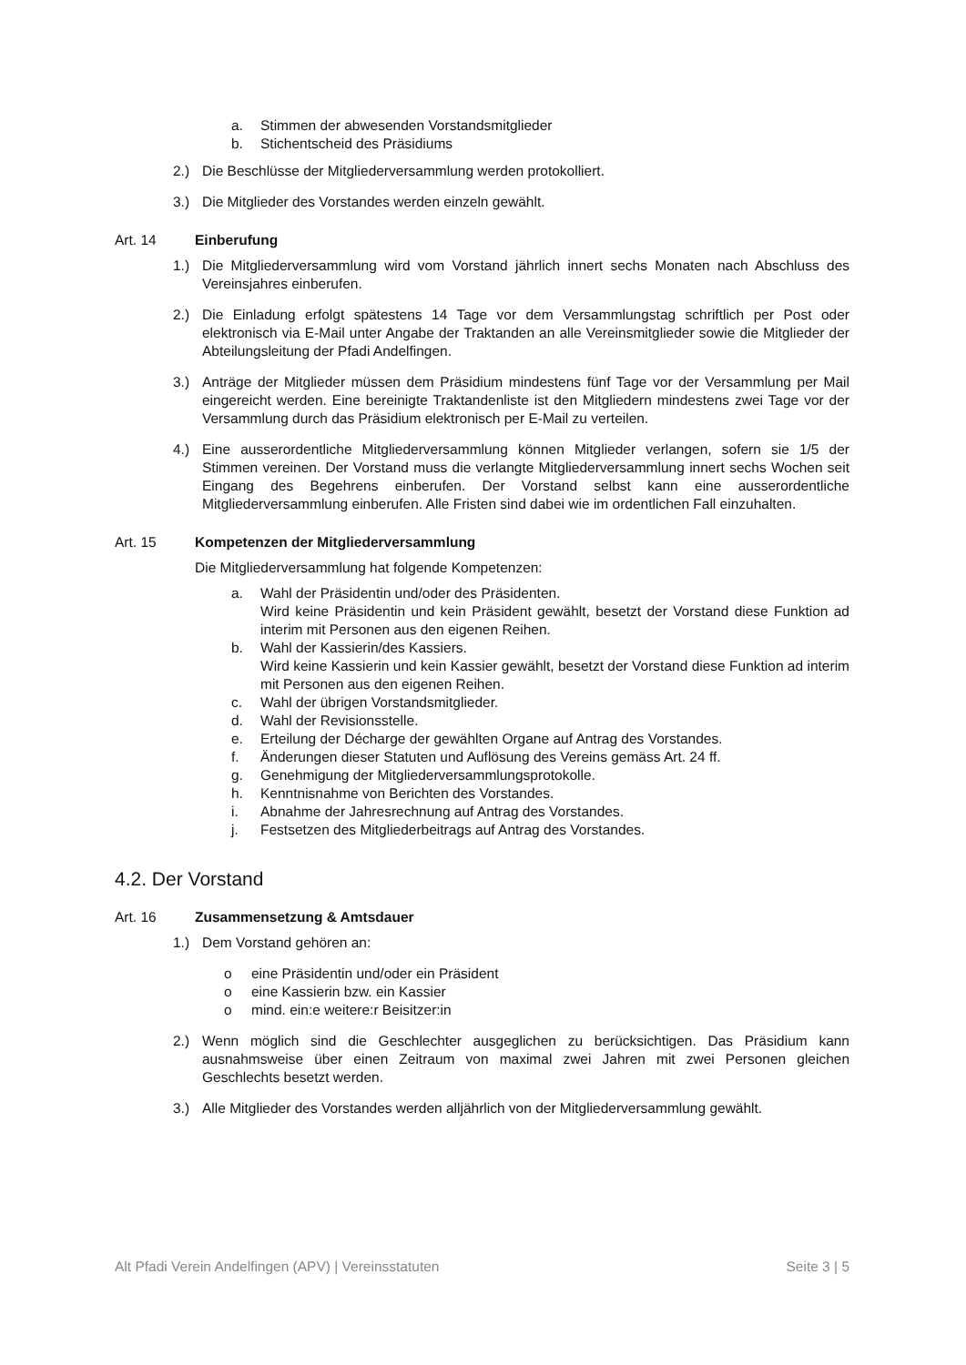a. Stimmen der abwesenden Vorstandsmitglieder
b. Stichentscheid des Präsidiums
2.) Die Beschlüsse der Mitgliederversammlung werden protokolliert.
3.) Die Mitglieder des Vorstandes werden einzeln gewählt.
Art. 14 Einberufung
1.) Die Mitgliederversammlung wird vom Vorstand jährlich innert sechs Monaten nach Abschluss des Vereinsjahres einberufen.
2.) Die Einladung erfolgt spätestens 14 Tage vor dem Versammlungstag schriftlich per Post oder elektronisch via E-Mail unter Angabe der Traktanden an alle Vereinsmitglieder sowie die Mitglieder der Abteilungsleitung der Pfadi Andelfingen.
3.) Anträge der Mitglieder müssen dem Präsidium mindestens fünf Tage vor der Versammlung per Mail eingereicht werden. Eine bereinigte Traktandenliste ist den Mitgliedern mindestens zwei Tage vor der Versammlung durch das Präsidium elektronisch per E-Mail zu verteilen.
4.) Eine ausserordentliche Mitgliederversammlung können Mitglieder verlangen, sofern sie 1/5 der Stimmen vereinen. Der Vorstand muss die verlangte Mitgliederversammlung innert sechs Wochen seit Eingang des Begehrens einberufen. Der Vorstand selbst kann eine ausserordentliche Mitgliederversammlung einberufen. Alle Fristen sind dabei wie im ordentlichen Fall einzuhalten.
Art. 15 Kompetenzen der Mitgliederversammlung
Die Mitgliederversammlung hat folgende Kompetenzen:
a. Wahl der Präsidentin und/oder des Präsidenten.
Wird keine Präsidentin und kein Präsident gewählt, besetzt der Vorstand diese Funktion ad interim mit Personen aus den eigenen Reihen.
b. Wahl der Kassierin/des Kassiers.
Wird keine Kassierin und kein Kassier gewählt, besetzt der Vorstand diese Funktion ad interim mit Personen aus den eigenen Reihen.
c. Wahl der übrigen Vorstandsmitglieder.
d. Wahl der Revisionsstelle.
e. Erteilung der Décharge der gewählten Organe auf Antrag des Vorstandes.
f. Änderungen dieser Statuten und Auflösung des Vereins gemäss Art. 24 ff.
g. Genehmigung der Mitgliederversammlungsprotokolle.
h. Kenntnisnahme von Berichten des Vorstandes.
i. Abnahme der Jahresrechnung auf Antrag des Vorstandes.
j. Festsetzen des Mitgliederbeitrags auf Antrag des Vorstandes.
4.2. Der Vorstand
Art. 16 Zusammensetzung & Amtsdauer
1.) Dem Vorstand gehören an:
o eine Präsidentin und/oder ein Präsident
o eine Kassierin bzw. ein Kassier
o mind. ein:e weitere:r Beisitzer:in
2.) Wenn möglich sind die Geschlechter ausgeglichen zu berücksichtigen. Das Präsidium kann ausnahmsweise über einen Zeitraum von maximal zwei Jahren mit zwei Personen gleichen Geschlechts besetzt werden.
3.) Alle Mitglieder des Vorstandes werden alljährlich von der Mitgliederversammlung gewählt.
Alt Pfadi Verein Andelfingen (APV) | Vereinsstatuten Seite 3 | 5